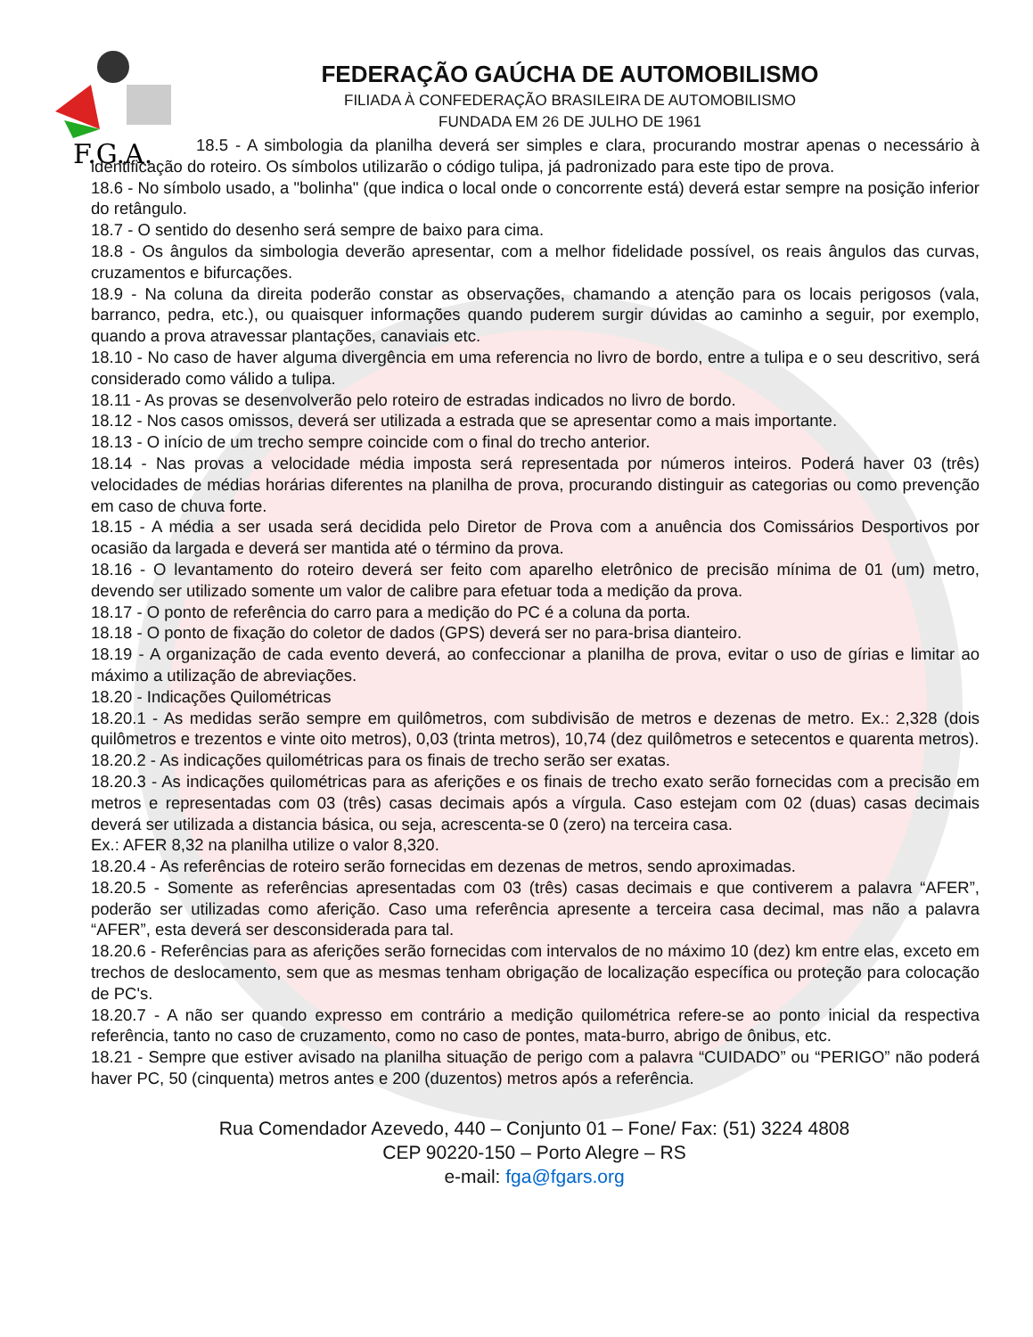F.G.A.
FEDERAÇÃO GAÚCHA DE AUTOMOBILISMO
FILIADA À CONFEDERAÇÃO BRASILEIRA DE AUTOMOBILISMO
FUNDADA EM 26 DE JULHO DE 1961
18.5 - A simbologia da planilha deverá ser simples e clara, procurando mostrar apenas o necessário à identificação do roteiro. Os símbolos utilizarão o código tulipa, já padronizado para este tipo de prova.
18.6 - No símbolo usado, a "bolinha" (que indica o local onde o concorrente está) deverá estar sempre na posição inferior do retângulo.
18.7 - O sentido do desenho será sempre de baixo para cima.
18.8 - Os ângulos da simbologia deverão apresentar, com a melhor fidelidade possível, os reais ângulos das curvas, cruzamentos e bifurcações.
18.9 - Na coluna da direita poderão constar as observações, chamando a atenção para os locais perigosos (vala, barranco, pedra, etc.), ou quaisquer informações quando puderem surgir dúvidas ao caminho a seguir, por exemplo, quando a prova atravessar plantações, canaviais etc.
18.10 - No caso de haver alguma divergência em uma referencia no livro de bordo, entre a tulipa e o seu descritivo, será considerado como válido a tulipa.
18.11 - As provas se desenvolverão pelo roteiro de estradas indicados no livro de bordo.
18.12 - Nos casos omissos, deverá ser utilizada a estrada que se apresentar como a mais importante.
18.13 - O início de um trecho sempre coincide com o final do trecho anterior.
18.14 - Nas provas a velocidade média imposta será representada por números inteiros. Poderá haver 03 (três) velocidades de médias horárias diferentes na planilha de prova, procurando distinguir as categorias ou como prevenção em caso de chuva forte.
18.15 - A média a ser usada será decidida pelo Diretor de Prova com a anuência dos Comissários Desportivos por ocasião da largada e deverá ser mantida até o término da prova.
18.16 - O levantamento do roteiro deverá ser feito com aparelho eletrônico de precisão mínima de 01 (um) metro, devendo ser utilizado somente um valor de calibre para efetuar toda a medição da prova.
18.17 - O ponto de referência do carro para a medição do PC é a coluna da porta.
18.18 - O ponto de fixação do coletor de dados (GPS) deverá ser no para-brisa dianteiro.
18.19 - A organização de cada evento deverá, ao confeccionar a planilha de prova, evitar o uso de gírias e limitar ao máximo a utilização de abreviações.
18.20 - Indicações Quilométricas
18.20.1 - As medidas serão sempre em quilômetros, com subdivisão de metros e dezenas de metro. Ex.: 2,328 (dois quilômetros e trezentos e vinte oito metros), 0,03 (trinta metros), 10,74 (dez quilômetros e setecentos e quarenta metros).
18.20.2 - As indicações quilométricas para os finais de trecho serão ser exatas.
18.20.3 - As indicações quilométricas para as aferições e os finais de trecho exato serão fornecidas com a precisão em metros e representadas com 03 (três) casas decimais após a vírgula. Caso estejam com 02 (duas) casas decimais deverá ser utilizada a distancia básica, ou seja, acrescenta-se 0 (zero) na terceira casa.
Ex.: AFER 8,32 na planilha utilize o valor 8,320.
18.20.4 - As referências de roteiro serão fornecidas em dezenas de metros, sendo aproximadas.
18.20.5 - Somente as referências apresentadas com 03 (três) casas decimais e que contiverem a palavra “AFER”, poderão ser utilizadas como aferição. Caso uma referência apresente a terceira casa decimal, mas não a palavra “AFER”, esta deverá ser desconsiderada para tal.
18.20.6 - Referências para as aferições serão fornecidas com intervalos de no máximo 10 (dez) km entre elas, exceto em trechos de deslocamento, sem que as mesmas tenham obrigação de localização específica ou proteção para colocação de PC's.
18.20.7 - A não ser quando expresso em contrário a medição quilométrica refere-se ao ponto inicial da respectiva referência, tanto no caso de cruzamento, como no caso de pontes, mata-burro, abrigo de ônibus, etc.
18.21 - Sempre que estiver avisado na planilha situação de perigo com a palavra “CUIDADO” ou “PERIGO” não poderá haver PC, 50 (cinquenta) metros antes e 200 (duzentos) metros após a referência.
Rua Comendador Azevedo, 440 – Conjunto 01 – Fone/ Fax: (51) 3224 4808
CEP 90220-150 – Porto Alegre – RS
e-mail: fga@fgars.org